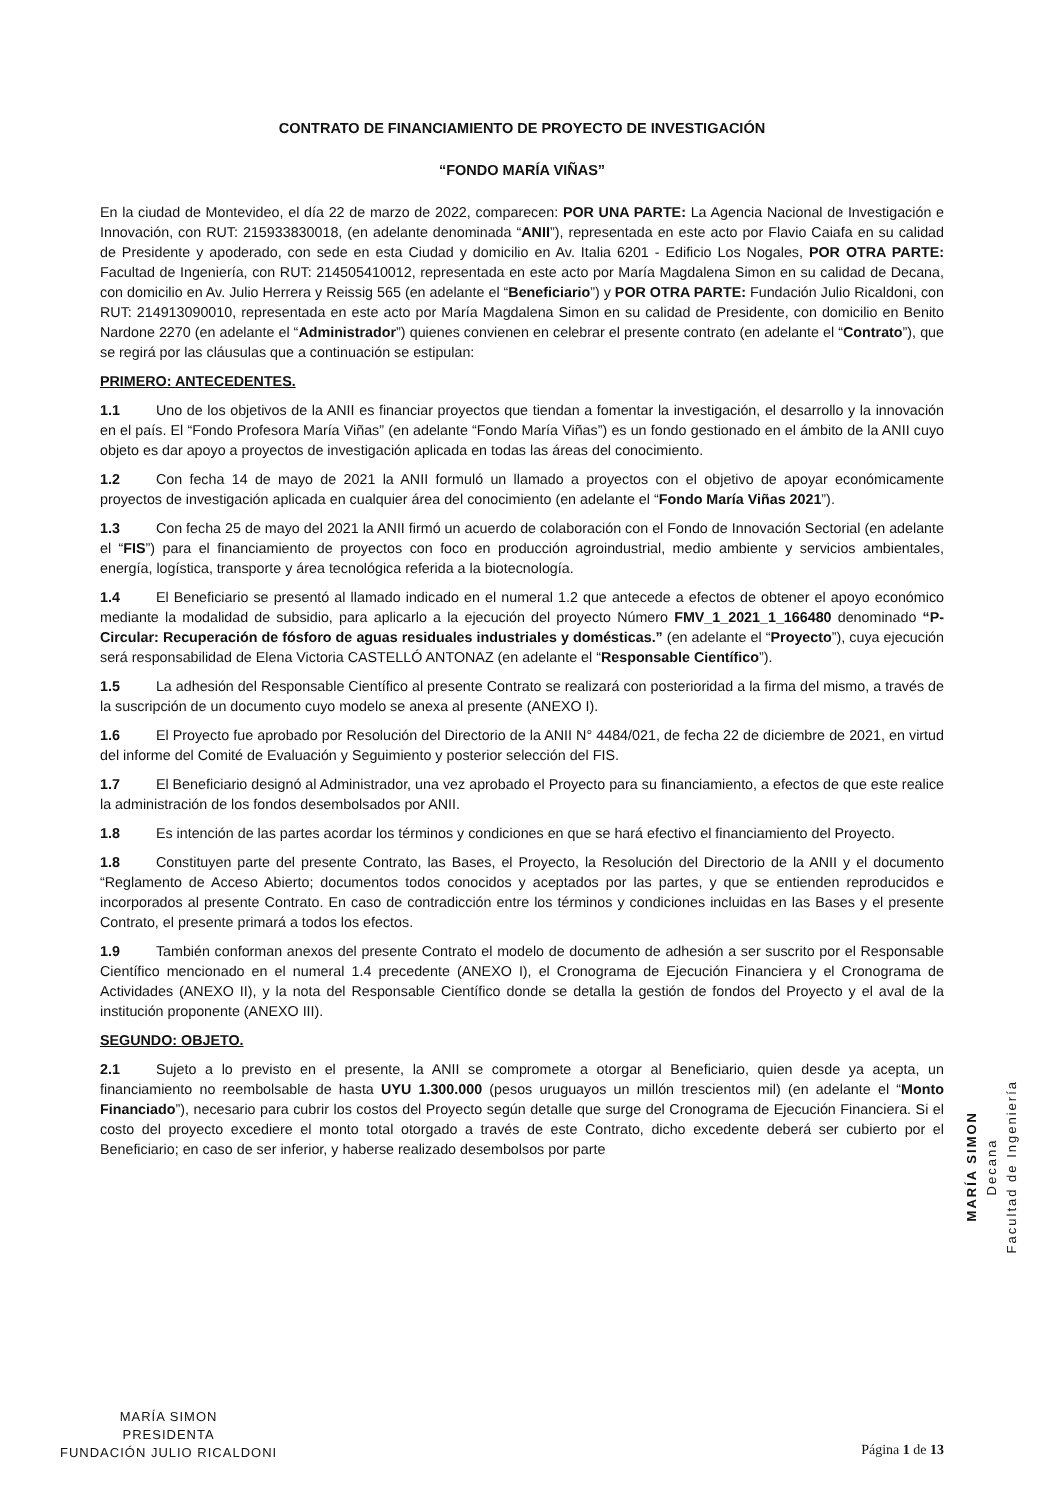CONTRATO DE FINANCIAMIENTO DE PROYECTO DE INVESTIGACIÓN
“FONDO MARÍA VIÑAS”
En la ciudad de Montevideo, el día 22 de marzo de 2022, comparecen: POR UNA PARTE: La Agencia Nacional de Investigación e Innovación, con RUT: 215933830018, (en adelante denominada “ANII”), representada en este acto por Flavio Caiafa en su calidad de Presidente y apoderado, con sede en esta Ciudad y domicilio en Av. Italia 6201 - Edificio Los Nogales, POR OTRA PARTE: Facultad de Ingeniería, con RUT: 214505410012, representada en este acto por María Magdalena Simon en su calidad de Decana, con domicilio en Av. Julio Herrera y Reissig 565 (en adelante el “Beneficiario”) y POR OTRA PARTE: Fundación Julio Ricaldoni, con RUT: 214913090010, representada en este acto por María Magdalena Simon en su calidad de Presidente, con domicilio en Benito Nardone 2270 (en adelante el “Administrador”) quienes convienen en celebrar el presente contrato (en adelante el “Contrato”), que se regirá por las cláusulas que a continuación se estipulan:
PRIMERO: ANTECEDENTES.
1.1 Uno de los objetivos de la ANII es financiar proyectos que tiendan a fomentar la investigación, el desarrollo y la innovación en el país. El “Fondo Profesora María Viñas” (en adelante “Fondo María Viñas”) es un fondo gestionado en el ámbito de la ANII cuyo objeto es dar apoyo a proyectos de investigación aplicada en todas las áreas del conocimiento.
1.2 Con fecha 14 de mayo de 2021 la ANII formuló un llamado a proyectos con el objetivo de apoyar económicamente proyectos de investigación aplicada en cualquier área del conocimiento (en adelante el “Fondo María Viñas 2021”).
1.3 Con fecha 25 de mayo del 2021 la ANII firmó un acuerdo de colaboración con el Fondo de Innovación Sectorial (en adelante el “FIS”) para el financiamiento de proyectos con foco en producción agroindustrial, medio ambiente y servicios ambientales, energía, logística, transporte y área tecnológica referida a la biotecnología.
1.4 El Beneficiario se presentó al llamado indicado en el numeral 1.2 que antecede a efectos de obtener el apoyo económico mediante la modalidad de subsidio, para aplicarlo a la ejecución del proyecto Número FMV_1_2021_1_166480 denominado “P-Circular: Recuperación de fósforo de aguas residuales industriales y domésticas.” (en adelante el “Proyecto”), cuya ejecución será responsabilidad de Elena Victoria CASTELLÓ ANTONAZ (en adelante el “Responsable Científico”).
1.5 La adhesión del Responsable Científico al presente Contrato se realizará con posterioridad a la firma del mismo, a través de la suscripción de un documento cuyo modelo se anexa al presente (ANEXO I).
1.6 El Proyecto fue aprobado por Resolución del Directorio de la ANII N° 4484/021, de fecha 22 de diciembre de 2021, en virtud del informe del Comité de Evaluación y Seguimiento y posterior selección del FIS.
1.7 El Beneficiario designó al Administrador, una vez aprobado el Proyecto para su financiamiento, a efectos de que este realice la administración de los fondos desembolsados por ANII.
1.8 Es intención de las partes acordar los términos y condiciones en que se hará efectivo el financiamiento del Proyecto.
1.8 Constituyen parte del presente Contrato, las Bases, el Proyecto, la Resolución del Directorio de la ANII y el documento “Reglamento de Acceso Abierto; documentos todos conocidos y aceptados por las partes, y que se entienden reproducidos e incorporados al presente Contrato. En caso de contradicción entre los términos y condiciones incluidas en las Bases y el presente Contrato, el presente primará a todos los efectos.
1.9 También conforman anexos del presente Contrato el modelo de documento de adhesión a ser suscrito por el Responsable Científico mencionado en el numeral 1.4 precedente (ANEXO I), el Cronograma de Ejecución Financiera y el Cronograma de Actividades (ANEXO II), y la nota del Responsable Científico donde se detalla la gestión de fondos del Proyecto y el aval de la institución proponente (ANEXO III).
SEGUNDO: OBJETO.
2.1 Sujeto a lo previsto en el presente, la ANII se compromete a otorgar al Beneficiario, quien desde ya acepta, un financiamiento no reembolsable de hasta UYU 1.300.000 (pesos uruguayos un millón trescientos mil) (en adelante el “Monto Financiado”), necesario para cubrir los costos del Proyecto según detalle que surge del Cronograma de Ejecución Financiera. Si el costo del proyecto excediere el monto total otorgado a través de este Contrato, dicho excedente deberá ser cubierto por el Beneficiario; en caso de ser inferior, y haberse realizado desembolsos por parte
MARÍA SIMON
Decana
Facultad de Ingeniería
MARÍA SIMON
PRESIDENTA
FUNDACIÓN JULIO RICALDONI
Página 1 de 13